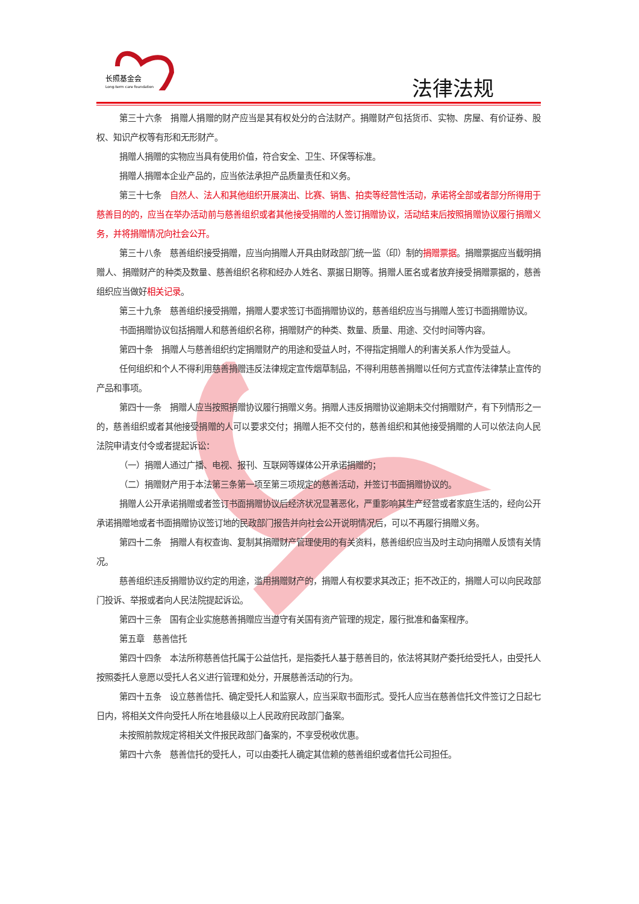长照基金会
Long-term care foundation
法律法规
第三十六条　捐赠人捐赠的财产应当是其有权处分的合法财产。捐赠财产包括货币、实物、房屋、有价证券、股权、知识产权等有形和无形财产。
捐赠人捐赠的实物应当具有使用价值，符合安全、卫生、环保等标准。
捐赠人捐赠本企业产品的，应当依法承担产品质量责任和义务。
第三十七条　自然人、法人和其他组织开展演出、比赛、销售、拍卖等经营性活动，承诺将全部或者部分所得用于慈善目的的，应当在举办活动前与慈善组织或者其他接受捐赠的人签订捐赠协议，活动结束后按照捐赠协议履行捐赠义务，并将捐赠情况向社会公开。
第三十八条　慈善组织接受捐赠，应当向捐赠人开具由财政部门统一监（印）制的捐赠票据。捐赠票据应当载明捐赠人、捐赠财产的种类及数量、慈善组织名称和经办人姓名、票据日期等。捐赠人匿名或者放弃接受捐赠票据的，慈善组织应当做好相关记录。
第三十九条　慈善组织接受捐赠，捐赠人要求签订书面捐赠协议的，慈善组织应当与捐赠人签订书面捐赠协议。
书面捐赠协议包括捐赠人和慈善组织名称，捐赠财产的种类、数量、质量、用途、交付时间等内容。
第四十条　捐赠人与慈善组织约定捐赠财产的用途和受益人时，不得指定捐赠人的利害关系人作为受益人。
任何组织和个人不得利用慈善捐赠违反法律规定宣传烟草制品，不得利用慈善捐赠以任何方式宣传法律禁止宣传的产品和事项。
第四十一条　捐赠人应当按照捐赠协议履行捐赠义务。捐赠人违反捐赠协议逾期未交付捐赠财产，有下列情形之一的，慈善组织或者其他接受捐赠的人可以要求交付；捐赠人拒不交付的，慈善组织和其他接受捐赠的人可以依法向人民法院申请支付令或者提起诉讼：
（一）捐赠人通过广播、电视、报刊、互联网等媒体公开承诺捐赠的；
（二）捐赠财产用于本法第三条第一项至第三项规定的慈善活动，并签订书面捐赠协议的。
捐赠人公开承诺捐赠或者签订书面捐赠协议后经济状况显著恶化，严重影响其生产经营或者家庭生活的，经向公开承诺捐赠地或者书面捐赠协议签订地的民政部门报告并向社会公开说明情况后，可以不再履行捐赠义务。
第四十二条　捐赠人有权查询、复制其捐赠财产管理使用的有关资料，慈善组织应当及时主动向捐赠人反馈有关情况。
慈善组织违反捐赠协议约定的用途，滥用捐赠财产的，捐赠人有权要求其改正；拒不改正的，捐赠人可以向民政部门投诉、举报或者向人民法院提起诉讼。
第四十三条　国有企业实施慈善捐赠应当遵守有关国有资产管理的规定，履行批准和备案程序。
第五章　慈善信托
第四十四条　本法所称慈善信托属于公益信托，是指委托人基于慈善目的，依法将其财产委托给受托人，由受托人按照委托人意愿以受托人名义进行管理和处分，开展慈善活动的行为。
第四十五条　设立慈善信托、确定受托人和监察人，应当采取书面形式。受托人应当在慈善信托文件签订之日起七日内，将相关文件向受托人所在地县级以上人民政府民政部门备案。
未按照前款规定将相关文件报民政部门备案的，不享受税收优惠。
第四十六条　慈善信托的受托人，可以由委托人确定其信赖的慈善组织或者信托公司担任。